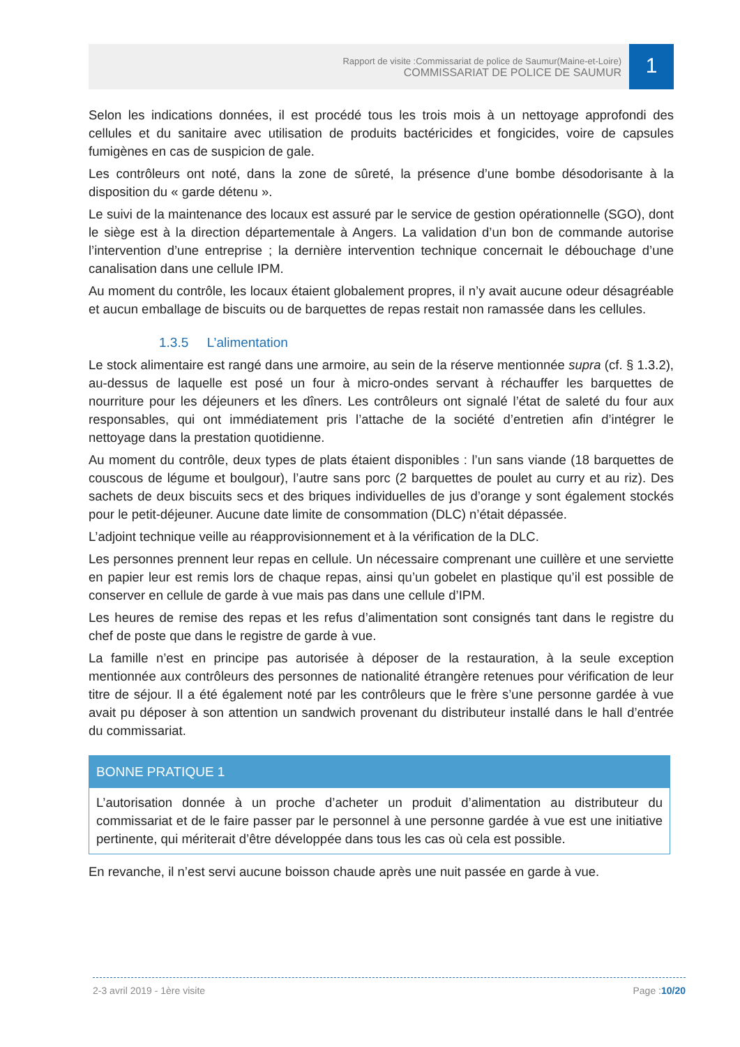1
Rapport de visite :Commissariat de police de Saumur(Maine-et-Loire)
COMMISSARIAT DE POLICE DE SAUMUR
Selon les indications données, il est procédé tous les trois mois à un nettoyage approfondi des cellules et du sanitaire avec utilisation de produits bactéricides et fongicides, voire de capsules fumigènes en cas de suspicion de gale.
Les contrôleurs ont noté, dans la zone de sûreté, la présence d’une bombe désodorisante à la disposition du « garde détenu ».
Le suivi de la maintenance des locaux est assuré par le service de gestion opérationnelle (SGO), dont le siège est à la direction départementale à Angers. La validation d’un bon de commande autorise l’intervention d’une entreprise ; la dernière intervention technique concernait le débouchage d’une canalisation dans une cellule IPM.
Au moment du contrôle, les locaux étaient globalement propres, il n’y avait aucune odeur désagréable et aucun emballage de biscuits ou de barquettes de repas restait non ramassée dans les cellules.
1.3.5 L’alimentation
Le stock alimentaire est rangé dans une armoire, au sein de la réserve mentionnée supra (cf. § 1.3.2), au-dessus de laquelle est posé un four à micro-ondes servant à réchauffer les barquettes de nourriture pour les déjeuners et les dîners. Les contrôleurs ont signalé l’état de saleté du four aux responsables, qui ont immédiatement pris l’attache de la société d’entretien afin d’intégrer le nettoyage dans la prestation quotidienne.
Au moment du contrôle, deux types de plats étaient disponibles : l’un sans viande (18 barquettes de couscous de légume et boulgour), l’autre sans porc (2 barquettes de poulet au curry et au riz). Des sachets de deux biscuits secs et des briques individuelles de jus d’orange y sont également stockés pour le petit-déjeuner. Aucune date limite de consommation (DLC) n’était dépassée.
L’adjoint technique veille au réapprovisionnement et à la vérification de la DLC.
Les personnes prennent leur repas en cellule. Un nécessaire comprenant une cuillère et une serviette en papier leur est remis lors de chaque repas, ainsi qu’un gobelet en plastique qu’il est possible de conserver en cellule de garde à vue mais pas dans une cellule d’IPM.
Les heures de remise des repas et les refus d’alimentation sont consignés tant dans le registre du chef de poste que dans le registre de garde à vue.
La famille n’est en principe pas autorisée à déposer de la restauration, à la seule exception mentionnée aux contrôleurs des personnes de nationalité étrangère retenues pour vérification de leur titre de séjour. Il a été également noté par les contrôleurs que le frère s’une personne gardée à vue avait pu déposer à son attention un sandwich provenant du distributeur installé dans le hall d’entrée du commissariat.
BONNE PRATIQUE 1
L’autorisation donnée à un proche d’acheter un produit d’alimentation au distributeur du commissariat et de le faire passer par le personnel à une personne gardée à vue est une initiative pertinente, qui mériterait d’être développée dans tous les cas où cela est possible.
En revanche, il n’est servi aucune boisson chaude après une nuit passée en garde à vue.
2-3 avril 2019 - 1ère visite Page :10/20